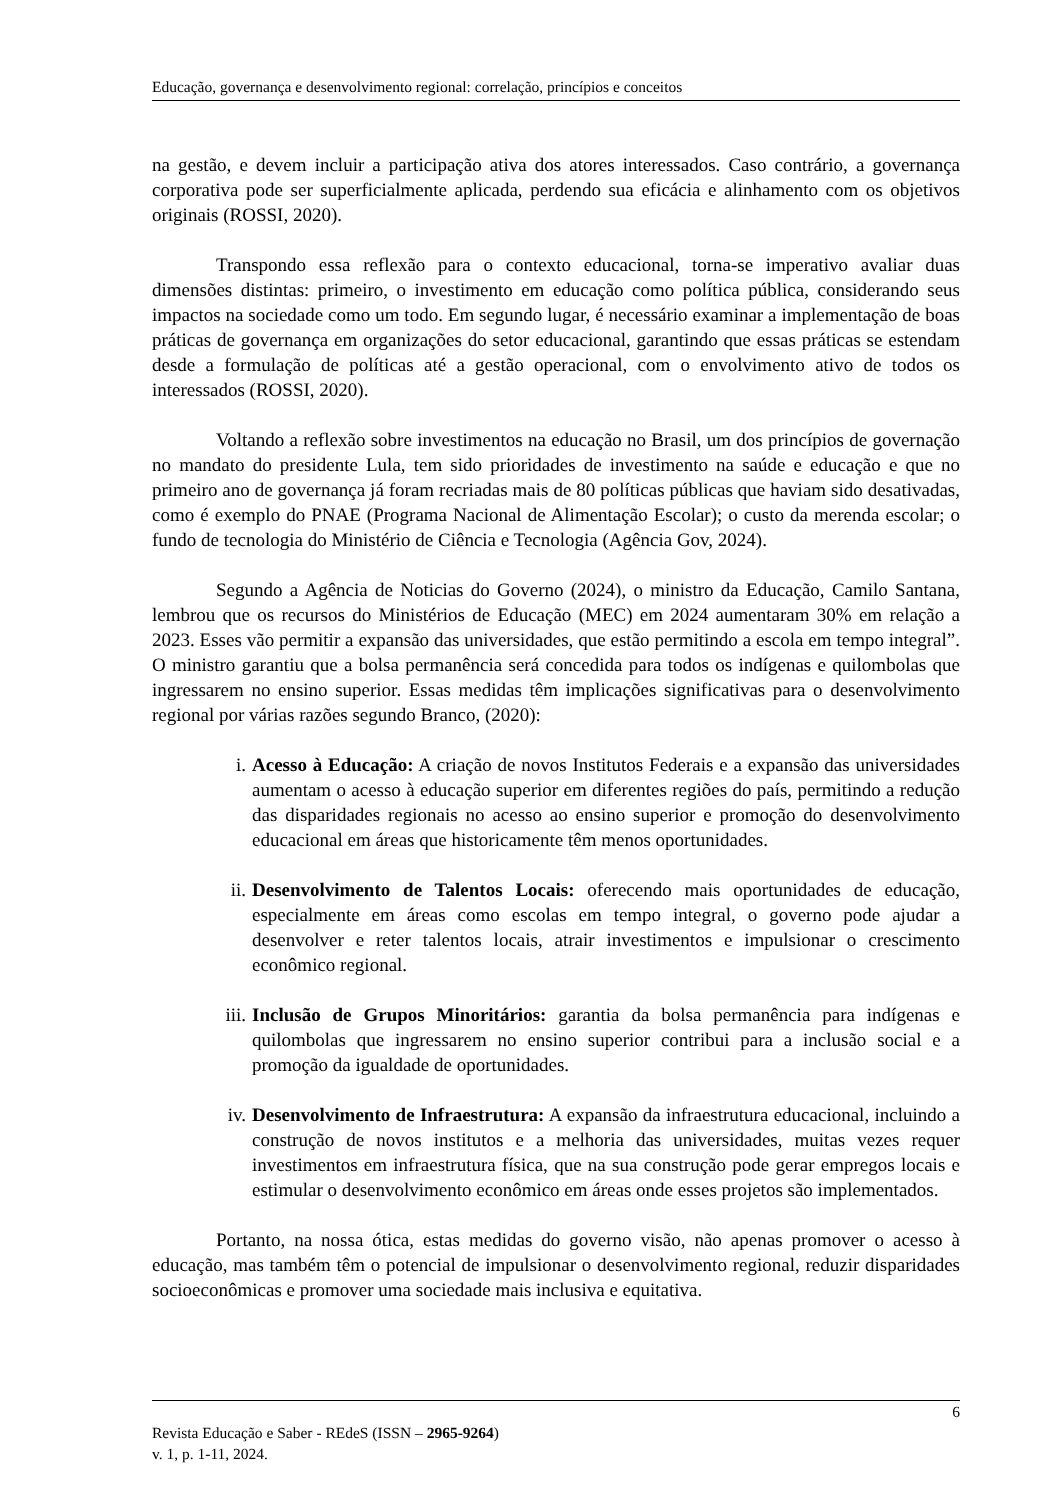Educação, governança e desenvolvimento regional: correlação, princípios e conceitos
na gestão, e devem incluir a participação ativa dos atores interessados. Caso contrário, a governança corporativa pode ser superficialmente aplicada, perdendo sua eficácia e alinhamento com os objetivos originais (ROSSI, 2020).
Transpondo essa reflexão para o contexto educacional, torna-se imperativo avaliar duas dimensões distintas: primeiro, o investimento em educação como política pública, considerando seus impactos na sociedade como um todo. Em segundo lugar, é necessário examinar a implementação de boas práticas de governança em organizações do setor educacional, garantindo que essas práticas se estendam desde a formulação de políticas até a gestão operacional, com o envolvimento ativo de todos os interessados (ROSSI, 2020).
Voltando a reflexão sobre investimentos na educação no Brasil, um dos princípios de governação no mandato do presidente Lula, tem sido prioridades de investimento na saúde e educação e que no primeiro ano de governança já foram recriadas mais de 80 políticas públicas que haviam sido desativadas, como é exemplo do PNAE (Programa Nacional de Alimentação Escolar); o custo da merenda escolar; o fundo de tecnologia do Ministério de Ciência e Tecnologia (Agência Gov, 2024).
Segundo a Agência de Noticias do Governo (2024), o ministro da Educação, Camilo Santana, lembrou que os recursos do Ministérios de Educação (MEC) em 2024 aumentaram 30% em relação a 2023. Esses vão permitir a expansão das universidades, que estão permitindo a escola em tempo integral”. O ministro garantiu que a bolsa permanência será concedida para todos os indígenas e quilombolas que ingressarem no ensino superior. Essas medidas têm implicações significativas para o desenvolvimento regional por várias razões segundo Branco, (2020):
i. Acesso à Educação: A criação de novos Institutos Federais e a expansão das universidades aumentam o acesso à educação superior em diferentes regiões do país, permitindo a redução das disparidades regionais no acesso ao ensino superior e promoção do desenvolvimento educacional em áreas que historicamente têm menos oportunidades.
ii. Desenvolvimento de Talentos Locais: oferecendo mais oportunidades de educação, especialmente em áreas como escolas em tempo integral, o governo pode ajudar a desenvolver e reter talentos locais, atrair investimentos e impulsionar o crescimento econômico regional.
iii. Inclusão de Grupos Minoritários: garantia da bolsa permanência para indígenas e quilombolas que ingressarem no ensino superior contribui para a inclusão social e a promoção da igualdade de oportunidades.
iv. Desenvolvimento de Infraestrutura: A expansão da infraestrutura educacional, incluindo a construção de novos institutos e a melhoria das universidades, muitas vezes requer investimentos em infraestrutura física, que na sua construção pode gerar empregos locais e estimular o desenvolvimento econômico em áreas onde esses projetos são implementados.
Portanto, na nossa ótica, estas medidas do governo visão, não apenas promover o acesso à educação, mas também têm o potencial de impulsionar o desenvolvimento regional, reduzir disparidades socioeconômicas e promover uma sociedade mais inclusiva e equitativa.
6
Revista Educação e Saber - REdeS (ISSN – 2965-9264)
v. 1, p. 1-11, 2024.